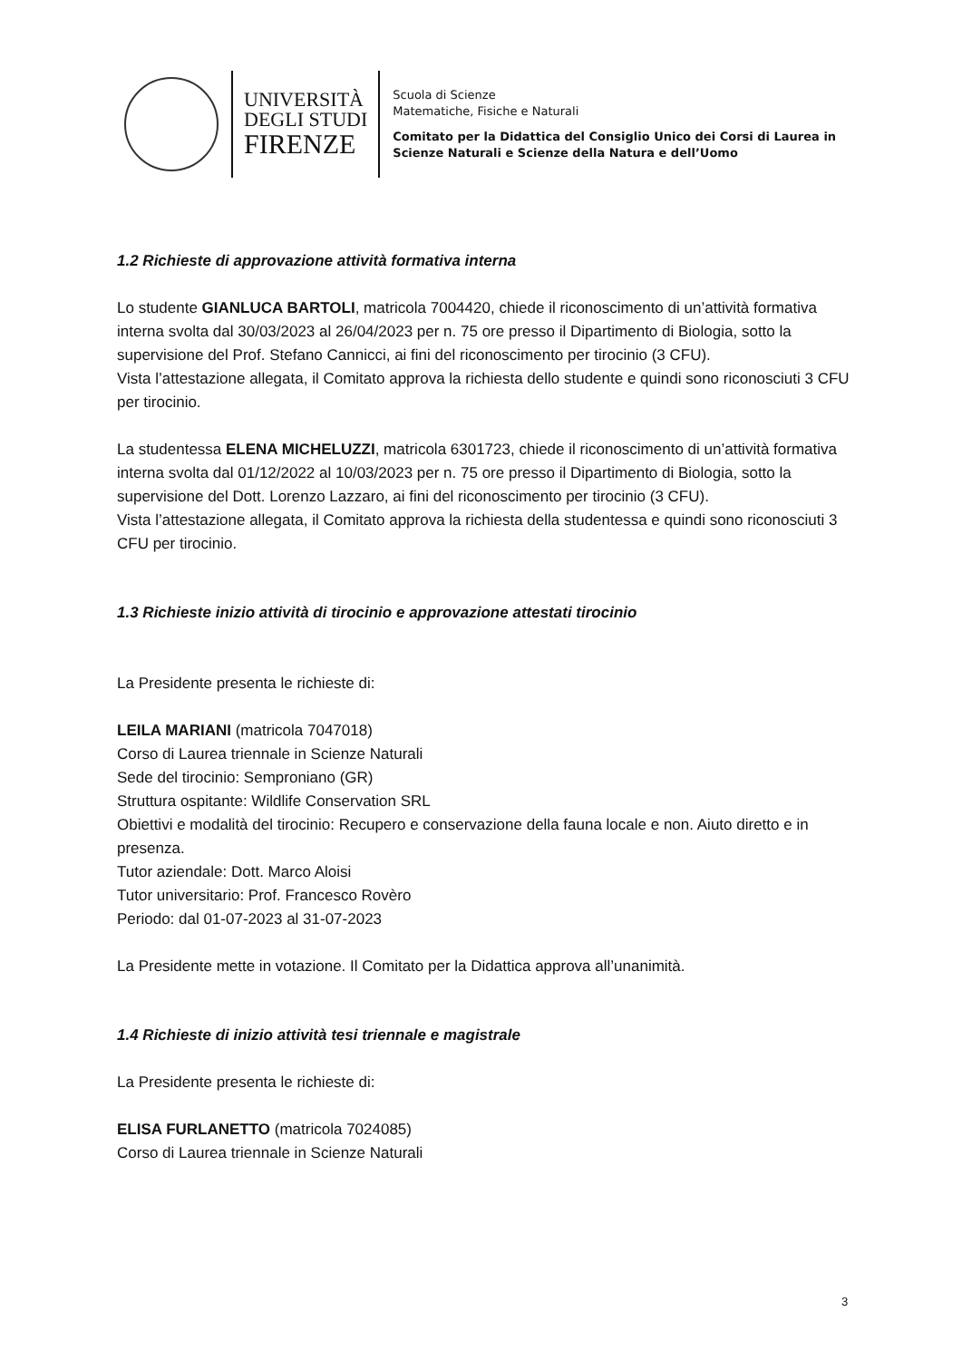UNIVERSITÀ
DEGLI STUDI
FIRENZE
Scuola di Scienze
Matematiche, Fisiche e Naturali
Comitato per la Didattica del Consiglio Unico dei Corsi di Laurea in
Scienze Naturali e Scienze della Natura e dell’Uomo
1.2 Richieste di approvazione attività formativa interna
Lo studente GIANLUCA BARTOLI, matricola 7004420, chiede il riconoscimento di un’attività formativa interna svolta dal 30/03/2023 al 26/04/2023 per n. 75 ore presso il Dipartimento di Biologia, sotto la supervisione del Prof. Stefano Cannicci, ai fini del riconoscimento per tirocinio (3 CFU).
Vista l’attestazione allegata, il Comitato approva la richiesta dello studente e quindi sono riconosciuti 3 CFU per tirocinio.
La studentessa ELENA MICHELUZZI, matricola 6301723, chiede il riconoscimento di un’attività formativa interna svolta dal 01/12/2022 al 10/03/2023 per n. 75 ore presso il Dipartimento di Biologia, sotto la supervisione del Dott. Lorenzo Lazzaro, ai fini del riconoscimento per tirocinio (3 CFU).
Vista l’attestazione allegata, il Comitato approva la richiesta della studentessa e quindi sono riconosciuti 3 CFU per tirocinio.
1.3 Richieste inizio attività di tirocinio e approvazione attestati tirocinio
La Presidente presenta le richieste di:
LEILA MARIANI (matricola 7047018)
Corso di Laurea triennale in Scienze Naturali
Sede del tirocinio: Semproniano (GR)
Struttura ospitante: Wildlife Conservation SRL
Obiettivi e modalità del tirocinio: Recupero e conservazione della fauna locale e non. Aiuto diretto e in presenza.
Tutor aziendale: Dott. Marco Aloisi
Tutor universitario: Prof. Francesco Rovèro
Periodo: dal 01-07-2023 al 31-07-2023
La Presidente mette in votazione. Il Comitato per la Didattica approva all’unanimità.
1.4 Richieste di inizio attività tesi triennale e magistrale
La Presidente presenta le richieste di:
ELISA FURLANETTO (matricola 7024085)
Corso di Laurea triennale in Scienze Naturali
3